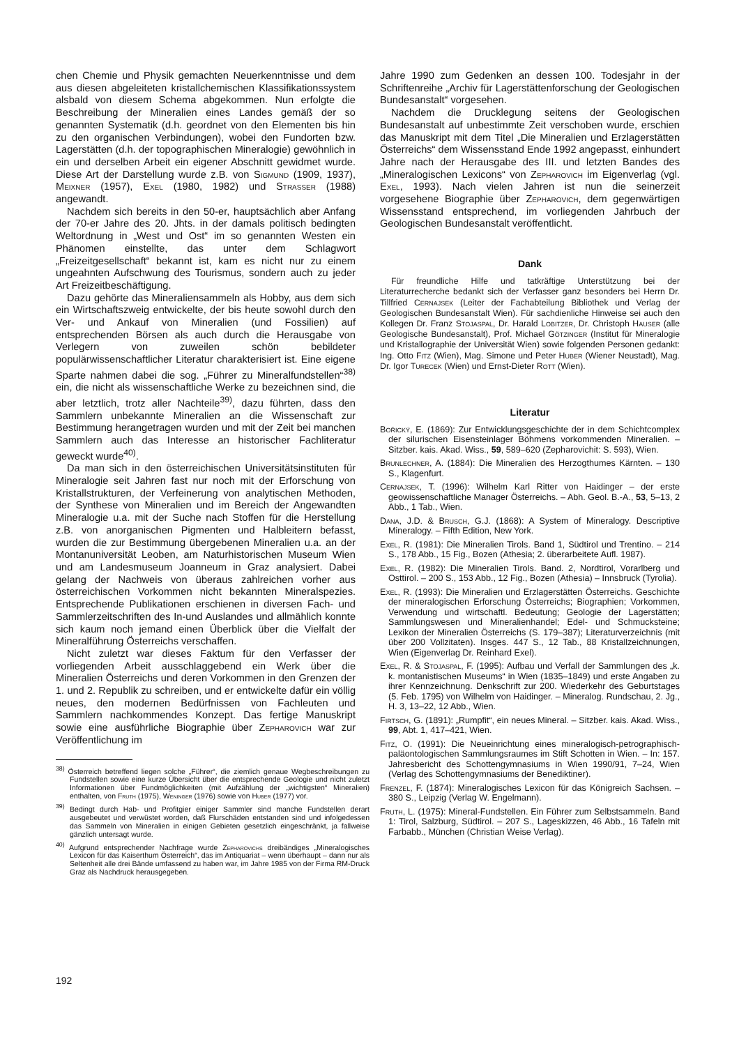chen Chemie und Physik gemachten Neuerkenntnisse und dem aus diesen abgeleiteten kristallchemischen Klassifikationssystem alsbald von diesem Schema abgekommen. Nun erfolgte die Beschreibung der Mineralien eines Landes gemäß der so genannten Systematik (d.h. geordnet von den Elementen bis hin zu den organischen Verbindungen), wobei den Fundorten bzw. Lagerstätten (d.h. der topographischen Mineralogie) gewöhnlich in ein und derselben Arbeit ein eigener Abschnitt gewidmet wurde. Diese Art der Darstellung wurde z.B. von Sigmund (1909, 1937), Meixner (1957), Exel (1980, 1982) und Strasser (1988) angewandt.
Nachdem sich bereits in den 50-er, hauptsächlich aber Anfang der 70-er Jahre des 20. Jhts. in der damals politisch bedingten Weltordnung in „West und Ost“ im so genannten Westen ein Phänomen einstellte, das unter dem Schlagwort „Freizeitgesellschaft“ bekannt ist, kam es nicht nur zu einem ungeahnten Aufschwung des Tourismus, sondern auch zu jeder Art Freizeitbeschäftigung.
Dazu gehörte das Mineraliensammeln als Hobby, aus dem sich ein Wirtschaftszweig entwickelte, der bis heute sowohl durch den Ver- und Ankauf von Mineralien (und Fossilien) auf entsprechenden Börsen als auch durch die Herausgabe von Verlegern von zuweilen schön bebildeter populärwissenschaftlicher Literatur charakterisiert ist. Eine eigene Sparte nahmen dabei die sog. „Führer zu Mineralfundstellen“<sup>38)</sup> ein, die nicht als wissenschaftliche Werke zu bezeichnen sind, die aber letztlich, trotz aller Nachteile<sup>39)</sup>, dazu führten, dass den Sammlern unbekannte Mineralien an die Wissenschaft zur Bestimmung herangetragen wurden und mit der Zeit bei manchen Sammlern auch das Interesse an historischer Fachliteratur geweckt wurde<sup>40)</sup>.
Da man sich in den österreichischen Universitätsinstituten für Mineralogie seit Jahren fast nur noch mit der Erforschung von Kristallstrukturen, der Verfeinerung von analytischen Methoden, der Synthese von Mineralien und im Bereich der Angewandten Mineralogie u.a. mit der Suche nach Stoffen für die Herstellung z.B. von anorganischen Pigmenten und Halbleitern befasst, wurden die zur Bestimmung übergebenen Mineralien u.a. an der Montanuniversität Leoben, am Naturhistorischen Museum Wien und am Landesmuseum Joanneum in Graz analysiert. Dabei gelang der Nachweis von überaus zahlreichen vorher aus österreichischen Vorkommen nicht bekannten Mineralspezies. Entsprechende Publikationen erschienen in diversen Fach- und Sammlerzeitschriften des In-und Auslandes und allmählich konnte sich kaum noch jemand einen Überblick über die Vielfalt der Mineralführung Österreichs verschaffen.
Nicht zuletzt war dieses Faktum für den Verfasser der vorliegenden Arbeit ausschlaggebend ein Werk über die Mineralien Österreichs und deren Vorkommen in den Grenzen der 1. und 2. Republik zu schreiben, und er entwickelte dafür ein völlig neues, den modernen Bedürfnissen von Fachleuten und Sammlern nachkommendes Konzept. Das fertige Manuskript sowie eine ausführliche Biographie über Zepharovich war zur Veröffentlichung im
<sup>38)</sup> Österreich betreffend liegen solche „Führer“, die ziemlich genaue Wegbeschreibungen zu Fundstellen sowie eine kurze Übersicht über die entsprechende Geologie und nicht zuletzt Informationen über Fundmöglichkeiten (mit Aufzählung der „wichtigsten“ Mineralien) enthalten, von Fruth (1975), Weninger (1976) sowie von Huber (1977) vor.
<sup>39)</sup> Bedingt durch Hab- und Profitgier einiger Sammler sind manche Fundstellen derart ausgebeutet und verwüstet worden, daß Flurschäden entstanden sind und infolgedessen das Sammeln von Mineralien in einigen Gebieten gesetzlich eingeschränkt, ja fallweise gänzlich untersagt wurde.
<sup>40)</sup> Aufgrund entsprechender Nachfrage wurde Zepharovichs dreibändiges „Mineralogisches Lexicon für das Kaiserthum Österreich“, das im Antiquariat – wenn überhaupt – dann nur als Seltenheit alle drei Bände umfassend zu haben war, im Jahre 1985 von der Firma RM-Druck Graz als Nachdruck herausgegeben.
Jahre 1990 zum Gedenken an dessen 100. Todesjahr in der Schriftenreihe „Archiv für Lagerstättenforschung der Geologischen Bundesanstalt“ vorgesehen.
Nachdem die Drucklegung seitens der Geologischen Bundesanstalt auf unbestimmte Zeit verschoben wurde, erschien das Manuskript mit dem Titel „Die Mineralien und Erzlagerstätten Österreichs“ dem Wissensstand Ende 1992 angepasst, einhundert Jahre nach der Herausgabe des III. und letzten Bandes des „Mineralogischen Lexicons“ von Zepharovich im Eigenverlag (vgl. Exel, 1993). Nach vielen Jahren ist nun die seinerzeit vorgesehene Biographie über Zepharovich, dem gegenwärtigen Wissensstand entsprechend, im vorliegenden Jahrbuch der Geologischen Bundesanstalt veröffentlicht.
Dank
Für freundliche Hilfe und tatkräftige Unterstützung bei der Literaturrecherche bedankt sich der Verfasser ganz besonders bei Herrn Dr. Tillfried Cernajsek (Leiter der Fachabteilung Bibliothek und Verlag der Geologischen Bundesanstalt Wien). Für sachdienliche Hinweise sei auch den Kollegen Dr. Franz Stojaspal, Dr. Harald Lobitzer, Dr. Christoph Hauser (alle Geologische Bundesanstalt), Prof. Michael Götzinger (Institut für Mineralogie und Kristallographie der Universität Wien) sowie folgenden Personen gedankt: Ing. Otto Fitz (Wien), Mag. Simone und Peter Huber (Wiener Neustadt), Mag. Dr. Igor Turecek (Wien) und Ernst-Dieter Rott (Wien).
Literatur
Bořický, E. (1869): Zur Entwicklungsgeschichte der in dem Schichtcomplex der silurischen Eisensteinlager Böhmens vorkommenden Mineralien. – Sitzber. kais. Akad. Wiss., 59, 589–620 (Zepharovichit: S. 593), Wien.
Brunlechner, A. (1884): Die Mineralien des Herzogthumes Kärnten. – 130 S., Klagenfurt.
Cernajsek, T. (1996): Wilhelm Karl Ritter von Haidinger – der erste geowissenschaftliche Manager Österreichs. – Abh. Geol. B.-A., 53, 5–13, 2 Abb., 1 Tab., Wien.
Dana, J.D. & Brusch, G.J. (1868): A System of Mineralogy. Descriptive Mineralogy. – Fifth Edition, New York.
Exel, R. (1981): Die Mineralien Tirols. Band 1, Südtirol und Trentino. – 214 S., 178 Abb., 15 Fig., Bozen (Athesia; 2. überarbeitete Aufl. 1987).
Exel, R. (1982): Die Mineralien Tirols. Band. 2, Nordtirol, Vorarlberg und Osttirol. – 200 S., 153 Abb., 12 Fig., Bozen (Athesia) – Innsbruck (Tyrolia).
Exel, R. (1993): Die Mineralien und Erzlagerstätten Österreichs. Geschichte der mineralogischen Erforschung Österreichs; Biographien; Vorkommen, Verwendung und wirtschaftl. Bedeutung; Geologie der Lagerstätten; Sammlungswesen und Mineralienhandel; Edel- und Schmucksteine; Lexikon der Mineralien Österreichs (S. 179–387); Literaturverzeichnis (mit über 200 Vollzitaten). Insges. 447 S., 12 Tab., 88 Kristallzeichnungen, Wien (Eigenverlag Dr. Reinhard Exel).
Exel, R. & Stojaspal, F. (1995): Aufbau und Verfall der Sammlungen des „k. k. montanistischen Museums“ in Wien (1835–1849) und erste Angaben zu ihrer Kennzeichnung. Denkschrift zur 200. Wiederkehr des Geburtstages (5. Feb. 1795) von Wilhelm von Haidinger. – Mineralog. Rundschau, 2. Jg., H. 3, 13–22, 12 Abb., Wien.
Firtsch, G. (1891): „Rumpfit“, ein neues Mineral. – Sitzber. kais. Akad. Wiss., 99, Abt. 1, 417–421, Wien.
Fitz, O. (1991): Die Neueinrichtung eines mineralogisch-petrographisch-paläontologischen Sammlungsraumes im Stift Schotten in Wien. – In: 157. Jahresbericht des Schottengymnasiums in Wien 1990/91, 7–24, Wien (Verlag des Schottengymnasiums der Benediktiner).
Frenzel, F. (1874): Mineralogisches Lexicon für das Königreich Sachsen. – 380 S., Leipzig (Verlag W. Engelmann).
Fruth, L. (1975): Mineral-Fundstellen. Ein Führer zum Selbstsammeln. Band 1: Tirol, Salzburg, Südtirol. – 207 S., Lageskizzen, 46 Abb., 16 Tafeln mit Farbabb., München (Christian Weise Verlag).
192